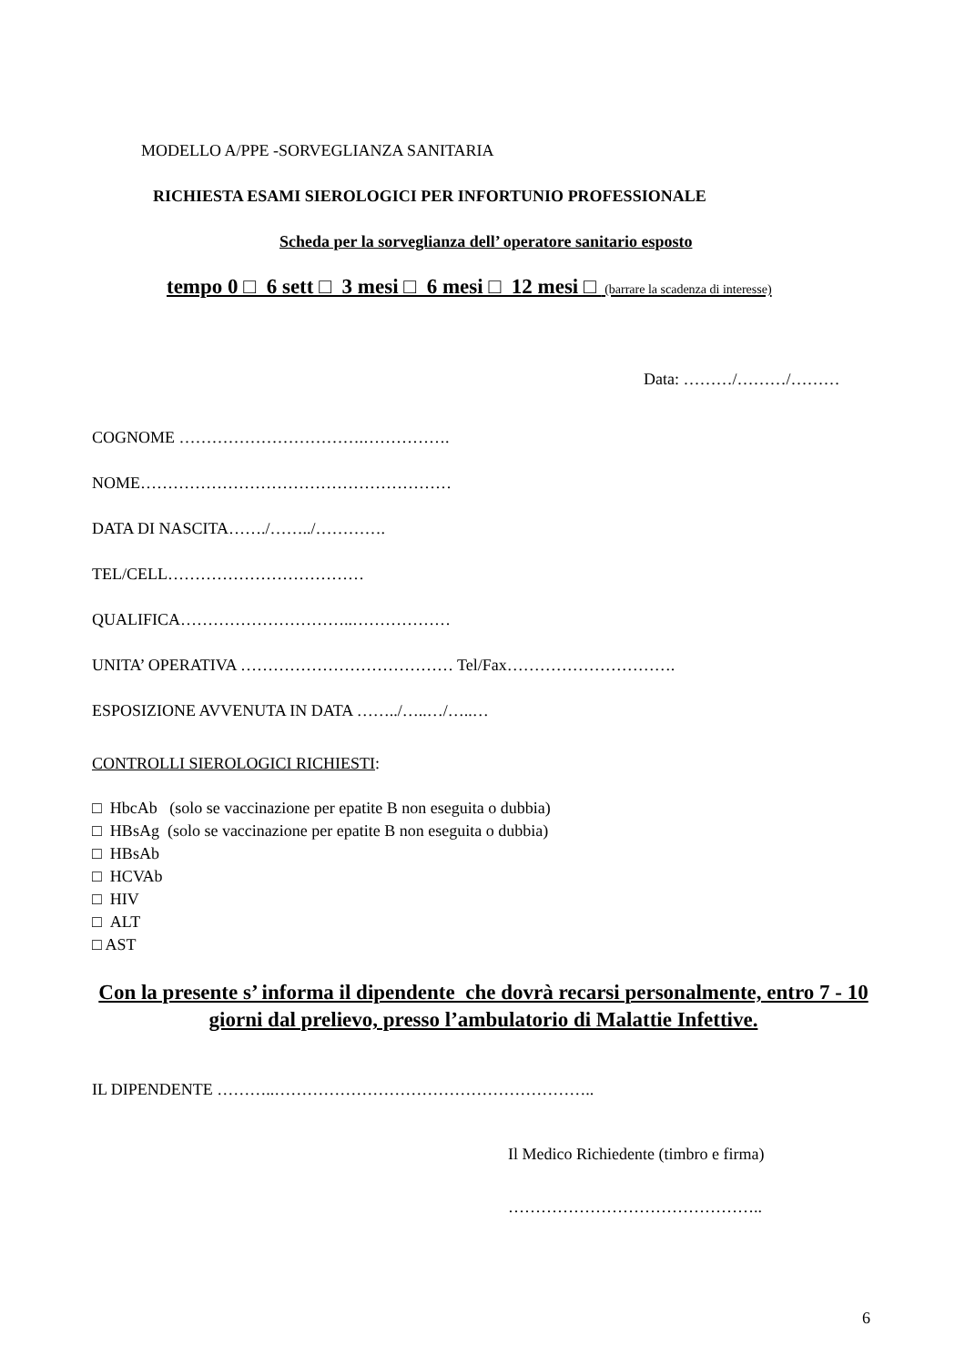MODELLO A/PPE -SORVEGLIANZA SANITARIA
RICHIESTA ESAMI SIEROLOGICI PER INFORTUNIO PROFESSIONALE
Scheda per la sorveglianza dell’ operatore sanitario esposto
tempo 0 □ 6 sett □ 3 mesi □ 6 mesi □ 12 mesi □ (barrare la scadenza di interesse)
Data: ………/………/………
COGNOME …………………………….…………….
NOME…………………………………………………
DATA DI NASCITA……./……../………….
TEL/CELL………………………………
QUALIFICA…………………………..………………
UNITA’ OPERATIVA ………………………………… Tel/Fax………………………….
ESPOSIZIONE AVVENUTA IN DATA ……../…..…/…..…
CONTROLLI SIEROLOGICI RICHIESTI:
□ HbcAb (solo se vaccinazione per epatite B non eseguita o dubbia)
□ HBsAg (solo se vaccinazione per epatite B non eseguita o dubbia)
□ HBsAb
□ HCVAb
□ HIV
□ ALT
□ AST
Con la presente s’ informa il dipendente che dovrà recarsi personalmente, entro 7 - 10 giorni dal prelievo, presso l’ambulatorio di Malattie Infettive.
IL DIPENDENTE ………..…………………………………………………..
Il Medico Richiedente (timbro e firma)
………………………………………..
6